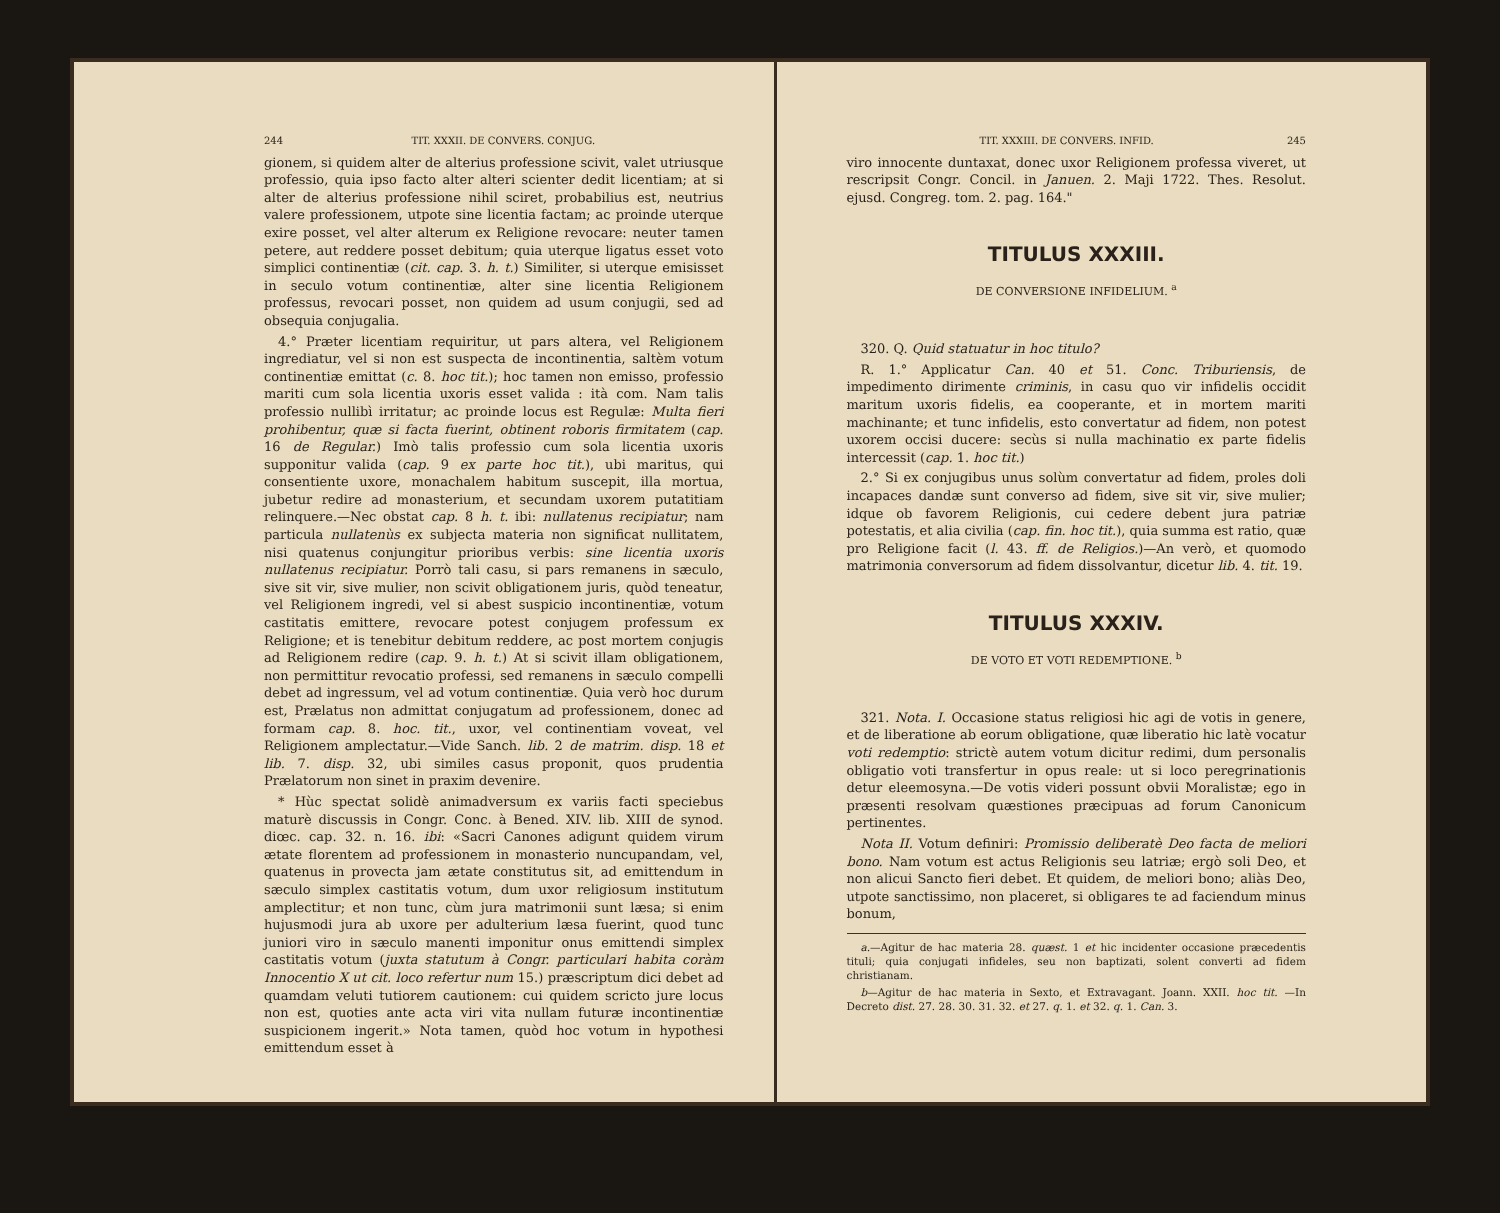244 TIT. XXXII. DE CONVERS. CONJUG.
gionem, si quidem alter de alterius professione scivit, valet utriusque professio, quia ipso facto alter alteri scienter dedit licentiam; at si alter de alterius professione nihil sciret, probabilius est, neutrius valere professionem, utpote sine licentia factam; ac proinde uterque exire posset, vel alter alterum ex Religione revocare: neuter tamen petere, aut reddere posset debitum; quia uterque ligatus esset voto simplici continentiæ (cit. cap. 3. h. t.) Similiter, si uterque emisisset in seculo votum continentiæ, alter sine licentia Religionem professus, revocari posset, non quidem ad usum conjugii, sed ad obsequia conjugalia.
4.° Præter licentiam requiritur, ut pars altera, vel Religionem ingrediatur, vel si non est suspecta de incontinentia, saltèm votum continentiæ emittat (c. 8. hoc tit.); hoc tamen non emisso, professio mariti cum sola licentia uxoris esset valida : ità com. Nam talis professio nullibì irritatur; ac proinde locus est Regulæ: Multa fieri prohibentur, quæ si facta fuerint, obtinent roboris firmitatem (cap. 16 de Regular.) Imò talis professio cum sola licentia uxoris supponitur valida (cap. 9 ex parte hoc tit.), ubi maritus, qui consentiente uxore, monachalem habitum suscepit, illa mortua, jubetur redire ad monasterium, et secundam uxorem putatitiam relinquere.—Nec obstat cap. 8 h. t. ibi: nullatenus recipiatur; nam particula nullatenùs ex subjecta materia non significat nullitatem, nisi quatenus conjungitur prioribus verbis: sine licentia uxoris nullatenus recipiatur. Porrò tali casu, si pars remanens in sæculo, sive sit vir, sive mulier, non scivit obligationem juris, quòd teneatur, vel Religionem ingredi, vel si abest suspicio incontinentiæ, votum castitatis emittere, revocare potest conjugem professum ex Religione; et is tenebitur debitum reddere, ac post mortem conjugis ad Religionem redire (cap. 9. h. t.) At si scivit illam obligationem, non permittitur revocatio professi, sed remanens in sæculo compelli debet ad ingressum, vel ad votum continentiæ. Quia verò hoc durum est, Prælatus non admittat conjugatum ad professionem, donec ad formam cap. 8. hoc. tit., uxor, vel continentiam voveat, vel Religionem amplectatur.—Vide Sanch. lib. 2 de matrim. disp. 18 et lib. 7. disp. 32, ubi similes casus proponit, quos prudentia Prælatorum non sinet in praxim devenire.
* Hùc spectat solidè animadversum ex variis facti speciebus maturè discussis in Congr. Conc. à Bened. XIV. lib. XIII de synod. diœc. cap. 32. n. 16. ibi: «Sacri Canones adigunt quidem virum ætate florentem ad professionem in monasterio nuncupandam, vel, quatenus in provecta jam ætate constitutus sit, ad emittendum in sæculo simplex castitatis votum, dum uxor religiosum institutum amplectitur; et non tunc, cùm jura matrimonii sunt læsa; si enim hujusmodi jura ab uxore per adulterium læsa fuerint, quod tunc juniori viro in sæculo manenti imponitur onus emittendi simplex castitatis votum (juxta statutum à Congr. particulari habita coràm Innocentio X ut cit. loco refertur num 15.) præscriptum dici debet ad quamdam veluti tutiorem cautionem: cui quidem scricto jure locus non est, quoties ante acta viri vita nullam futuræ incontinentiæ suspicionem ingerit.» Nota tamen, quòd hoc votum in hypothesi emittendum esset à
TIT. XXXIII. DE CONVERS. INFID. 245
viro innocente duntaxat, donec uxor Religionem professa viveret, ut rescripsit Congr. Concil. in Januen. 2. Maji 1722. Thes. Resolut. ejusd. Congreg. tom. 2. pag. 164."
TITULUS XXXIII.
DE CONVERSIONE INFIDELIUM. <sup>a</sup>
320. Q. Quid statuatur in hoc titulo?
R. 1.° Applicatur Can. 40 et 51. Conc. Triburiensis, de impedimento dirimente criminis, in casu quo vir infidelis occidit maritum uxoris fidelis, ea cooperante, et in mortem mariti machinante; et tunc infidelis, esto convertatur ad fidem, non potest uxorem occisi ducere: secùs si nulla machinatio ex parte fidelis intercessit (cap. 1. hoc tit.)
2.° Si ex conjugibus unus solùm convertatur ad fidem, proles doli incapaces dandæ sunt converso ad fidem, sive sit vir, sive mulier; idque ob favorem Religionis, cui cedere debent jura patriæ potestatis, et alia civilia (cap. fin. hoc tit.), quia summa est ratio, quæ pro Religione facit (l. 43. ff. de Religios.)—An verò, et quomodo matrimonia conversorum ad fidem dissolvantur, dicetur lib. 4. tit. 19.
TITULUS XXXIV.
DE VOTO ET VOTI REDEMPTIONE. <sup>b</sup>
321. Nota. I. Occasione status religiosi hic agi de votis in genere, et de liberatione ab eorum obligatione, quæ liberatio hic latè vocatur voti redemptio: strictè autem votum dicitur redimi, dum personalis obligatio voti transfertur in opus reale: ut si loco peregrinationis detur eleemosyna.—De votis videri possunt obvii Moralistæ; ego in præsenti resolvam quæstiones præcipuas ad forum Canonicum pertinentes.
Nota II. Votum definiri: Promissio deliberatè Deo facta de meliori bono. Nam votum est actus Religionis seu latriæ; ergò soli Deo, et non alicui Sancto fieri debet. Et quidem, de meliori bono; aliàs Deo, utpote sanctissimo, non placeret, si obligares te ad faciendum minus bonum,
a.—Agitur de hac materia 28. quæst. 1 et hic incidenter occasione præcedentis tituli; quia conjugati infideles, seu non baptizati, solent converti ad fidem christianam.
b—Agitur de hac materia in Sexto, et Extravagant. Joann. XXII. hoc tit. —In Decreto dist. 27. 28. 30. 31. 32. et 27. q. 1. et 32. q. 1. Can. 3.